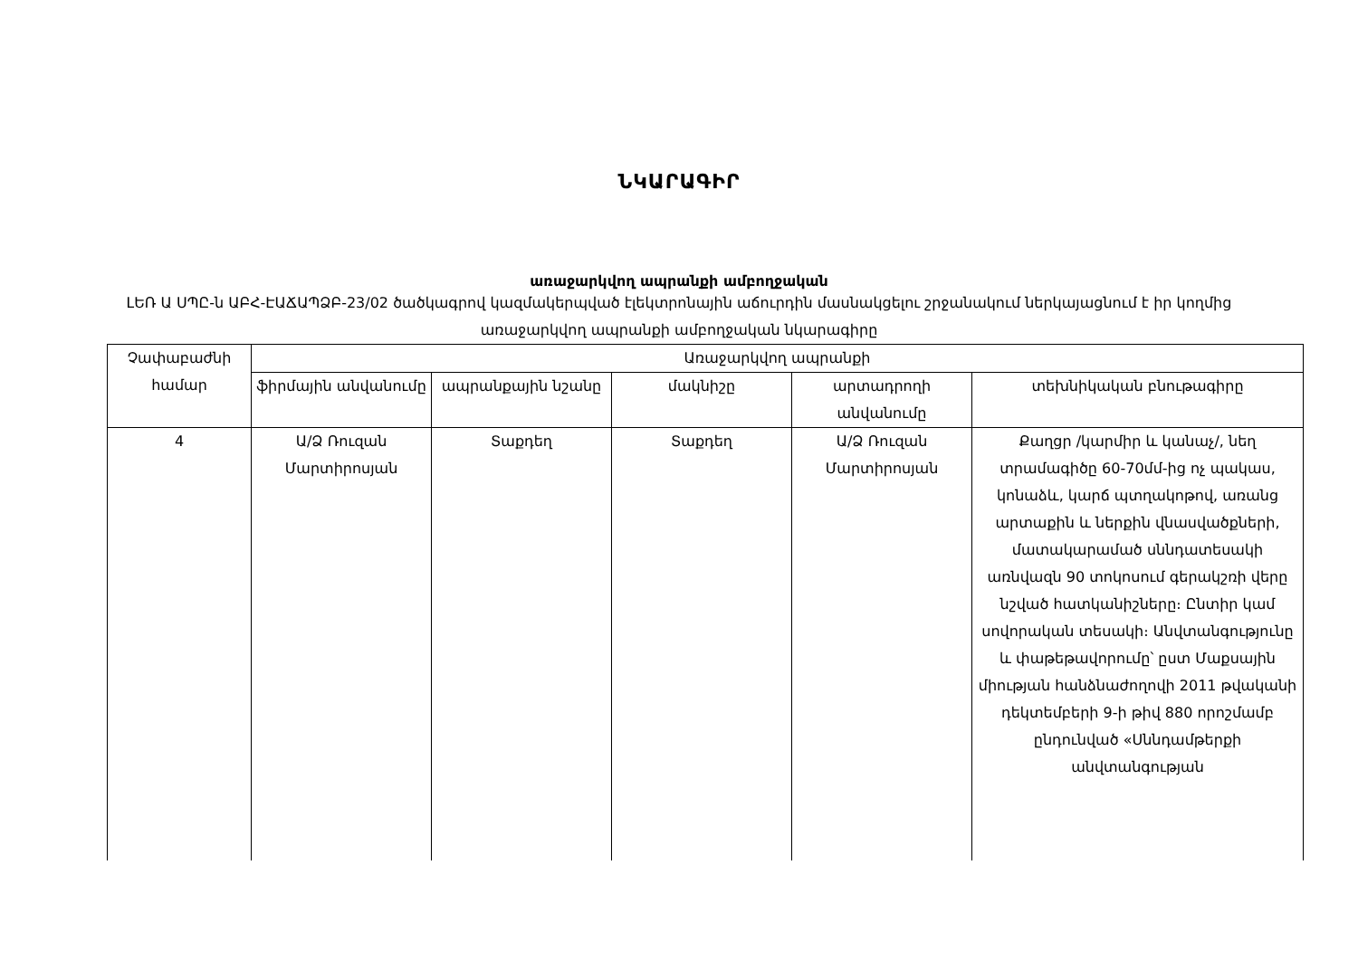ՆԿԱՐԱԳԻՐ
առաջարկվող ապրանքի ամբողջական
ԼԵՌ Ա ՍՊԸ-ն ԱԲՀ-ԷԱՃԱՊՁԲ-23/02 ծածկագրով կազմակերպված էլեկտրոնային աճուրդին մասնակցելու շրջանակում ներկայացնում է իր կողմից առաջարկվող ապրանքի ամբողջական նկարագիրը
| Չափաբաժնի համար | Առաջարկվող ապրանքի | | | | |
| --- | --- | --- | --- | --- | --- |
| | ֆիրմային անվանումը | ապրանքային նշանը | մակնիշը | արտադրողի անվանումը | տեխնիկական բնութագիրը |
| 4 | Ա/Ձ Ռուզան Մարտիրոսյան | Տաքդեղ | Տաքդեղ | Ա/Ձ Ռուզան Մարտիրոսյան | Քաղցր /կարմիր և կանաչ/, նեղ տրամագիծը 60-70մմ-ից ոչ պակաս, կոնաձև, կարճ պտղակոթով, առանց արտաքին և ներքին վնասվածքների, մատակարամած սննդատեսակի առնվազն 90 տոկոսում գերակշռի վերը նշված հատկանիշները։ Ընտիր կամ սովորական տեսակի։ Անվտանգությունը և փաթեթավորումը՝ ըստ Մաքսային միության հանձնաժողովի 2011 թվականի դեկտեմբերի 9-ի թիվ 880 որոշմամբ ընդունված «Սննդամթերքի անվտանգության |